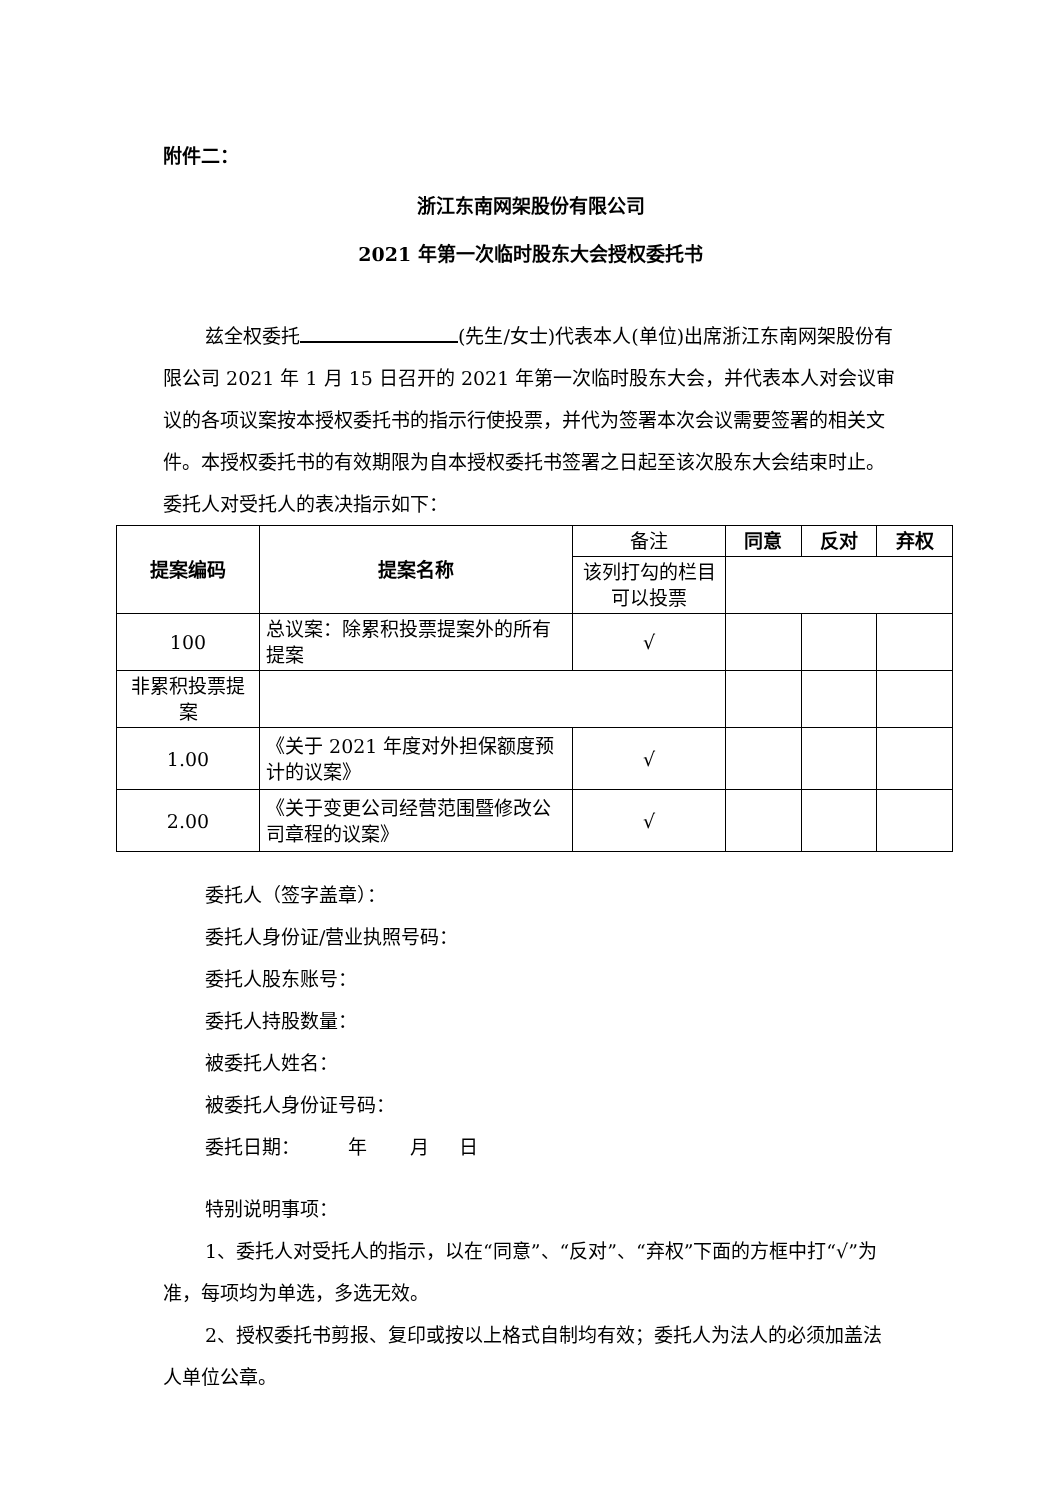附件二：
浙江东南网架股份有限公司
2021 年第一次临时股东大会授权委托书
兹全权委托 (先生/女士)代表本人(单位)出席浙江东南网架股份有限公司 2021 年 1 月 15 日召开的 2021 年第一次临时股东大会，并代表本人对会议审议的各项议案按本授权委托书的指示行使投票，并代为签署本次会议需要签署的相关文件。本授权委托书的有效期限为自本授权委托书签署之日起至该次股东大会结束时止。委托人对受托人的表决指示如下：
| 提案编码 | 提案名称 | 备注 | 同意 | 反对 | 弃权 |
| | | 该列打勾的栏目可以投票 | | | |
| 100 | 总议案：除累积投票提案外的所有提案 | √ | | | |
| 非累积投票提案 | | | | | |
| 1.00 | 《关于 2021 年度对外担保额度预计的议案》 | √ | | | |
| 2.00 | 《关于变更公司经营范围暨修改公司章程的议案》 | √ | | | |
委托人（签字盖章）：
委托人身份证/营业执照号码：
委托人股东账号：
委托人持股数量：
被委托人姓名：
被委托人身份证号码：
委托日期： 年 月 日
特别说明事项：
1、委托人对受托人的指示，以在“同意”、“反对”、“弃权”下面的方框中打“√”为准，每项均为单选，多选无效。
2、授权委托书剪报、复印或按以上格式自制均有效；委托人为法人的必须加盖法人单位公章。